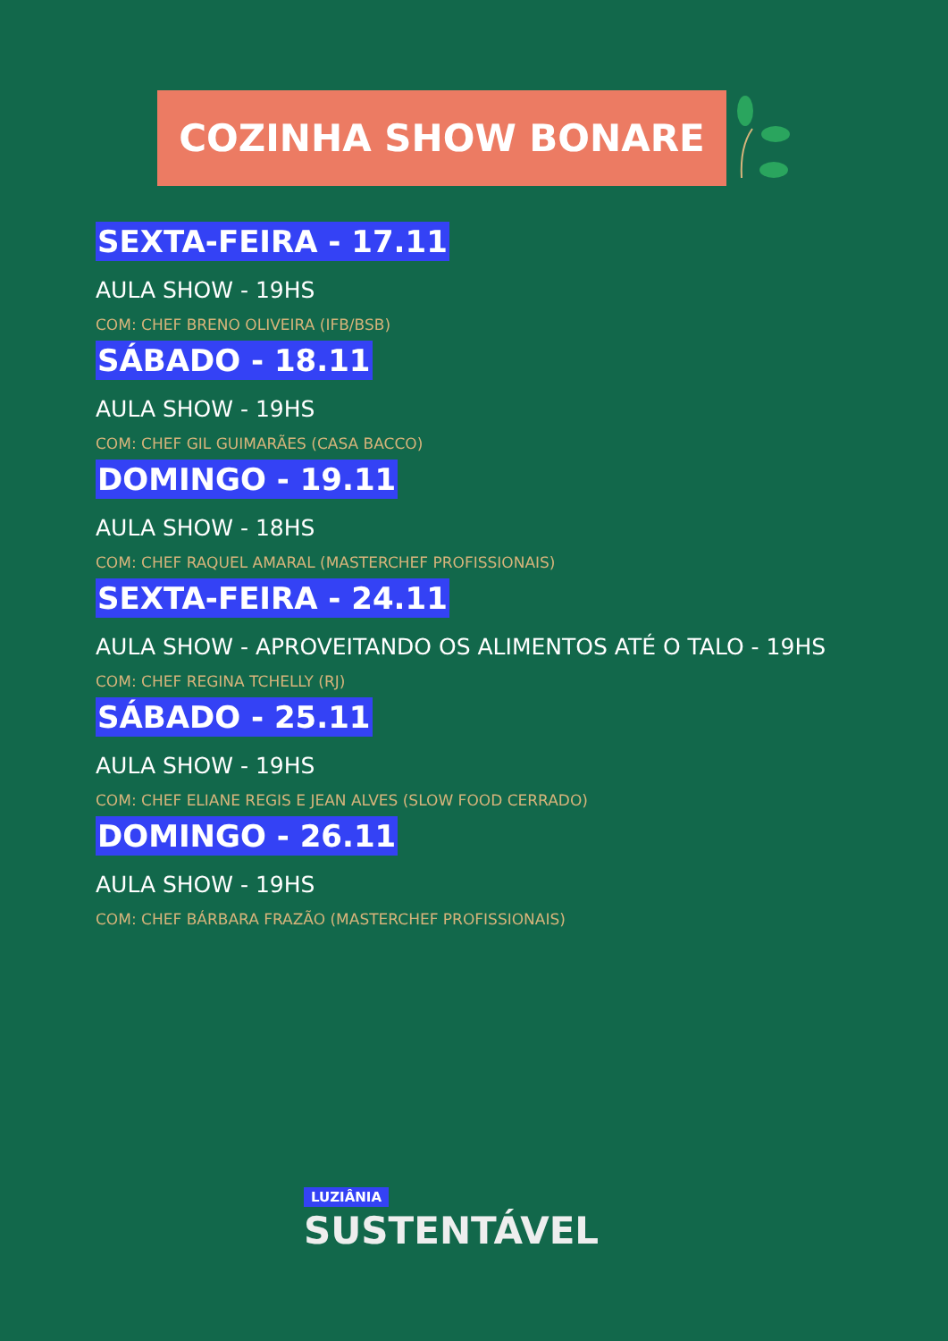COZINHA SHOW BONARE
SEXTA-FEIRA - 17.11
AULA SHOW - 19HS
COM: CHEF BRENO OLIVEIRA (IFB/BSB)
SÁBADO - 18.11
AULA SHOW - 19HS
COM: CHEF GIL GUIMARÃES (CASA BACCO)
DOMINGO - 19.11
AULA SHOW - 18HS
COM: CHEF RAQUEL AMARAL (MASTERCHEF PROFISSIONAIS)
SEXTA-FEIRA - 24.11
AULA SHOW - APROVEITANDO OS ALIMENTOS ATÉ O TALO - 19HS
COM: CHEF REGINA TCHELLY (RJ)
SÁBADO - 25.11
AULA SHOW - 19HS
COM: CHEF ELIANE REGIS E JEAN ALVES (SLOW FOOD CERRADO)
DOMINGO - 26.11
AULA SHOW - 19HS
COM: CHEF BÁRBARA FRAZÃO (MASTERCHEF PROFISSIONAIS)
LUZIÂNIA
SUSTENTÁVEL